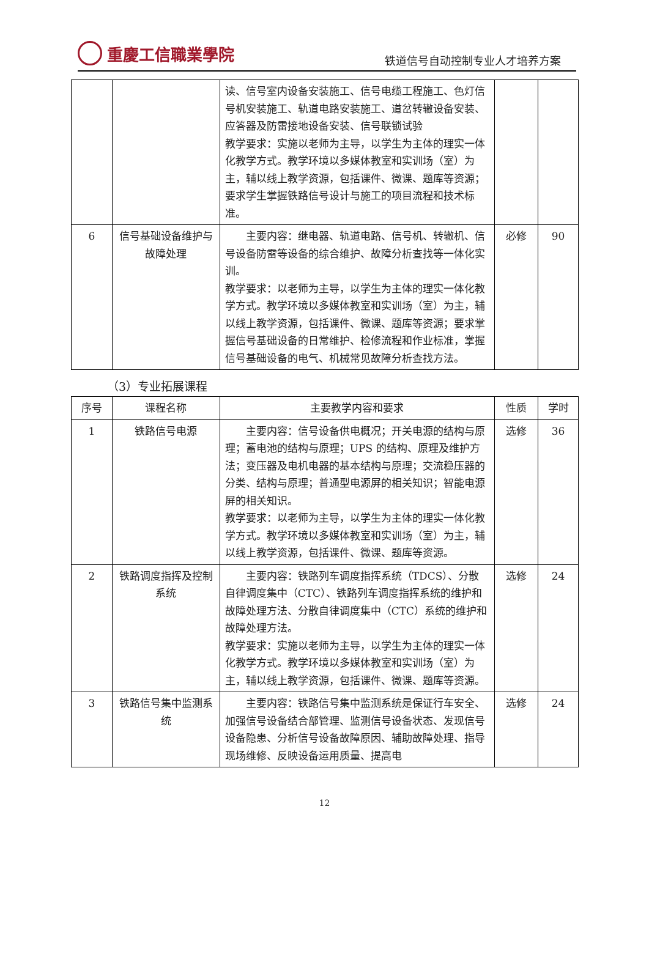重慶工信職業學院
铁道信号自动控制专业人才培养方案
| | | 读、信号室内设备安装施工、信号电缆工程施工、色灯信号机安装施工、轨道电路安装施工、道岔转辙设备安装、应答器及防雷接地设备安装、信号联锁试验 教学要求：实施以老师为主导，以学生为主体的理实一体化教学方式。教学环境以多媒体教室和实训场（室）为主，辅以线上教学资源，包括课件、微课、题库等资源；要求学生掌握铁路信号设计与施工的项目流程和技术标准。 | | |
| 6 | 信号基础设备维护与故障处理 | 主要内容：继电器、轨道电路、信号机、转辙机、信号设备防雷等设备的综合维护、故障分析查找等一体化实训。 教学要求：以老师为主导，以学生为主体的理实一体化教学方式。教学环境以多媒体教室和实训场（室）为主，辅以线上教学资源，包括课件、微课、题库等资源；要求掌握信号基础设备的日常维护、检修流程和作业标准，掌握信号基础设备的电气、机械常见故障分析查找方法。 | 必修 | 90 |
（3）专业拓展课程
| 序号 | 课程名称 | 主要教学内容和要求 | 性质 | 学时 |
| --- | --- | --- | --- | --- |
| 1 | 铁路信号电源 | 主要内容：信号设备供电概况；开关电源的结构与原理；蓄电池的结构与原理；UPS 的结构、原理及维护方法；变压器及电机电器的基本结构与原理；交流稳压器的分类、结构与原理；普通型电源屏的相关知识；智能电源屏的相关知识。 教学要求：以老师为主导，以学生为主体的理实一体化教学方式。教学环境以多媒体教室和实训场（室）为主，辅以线上教学资源，包括课件、微课、题库等资源。 | 选修 | 36 |
| 2 | 铁路调度指挥及控制系统 | 主要内容：铁路列车调度指挥系统（TDCS）、分散自律调度集中（CTC）、铁路列车调度指挥系统的维护和故障处理方法、分散自律调度集中（CTC）系统的维护和故障处理方法。 教学要求：实施以老师为主导，以学生为主体的理实一体化教学方式。教学环境以多媒体教室和实训场（室）为主，辅以线上教学资源，包括课件、微课、题库等资源。 | 选修 | 24 |
| 3 | 铁路信号集中监测系统 | 主要内容：铁路信号集中监测系统是保证行车安全、加强信号设备结合部管理、监测信号设备状态、发现信号设备隐患、分析信号设备故障原因、辅助故障处理、指导现场维修、反映设备运用质量、提高电 | 选修 | 24 |
12